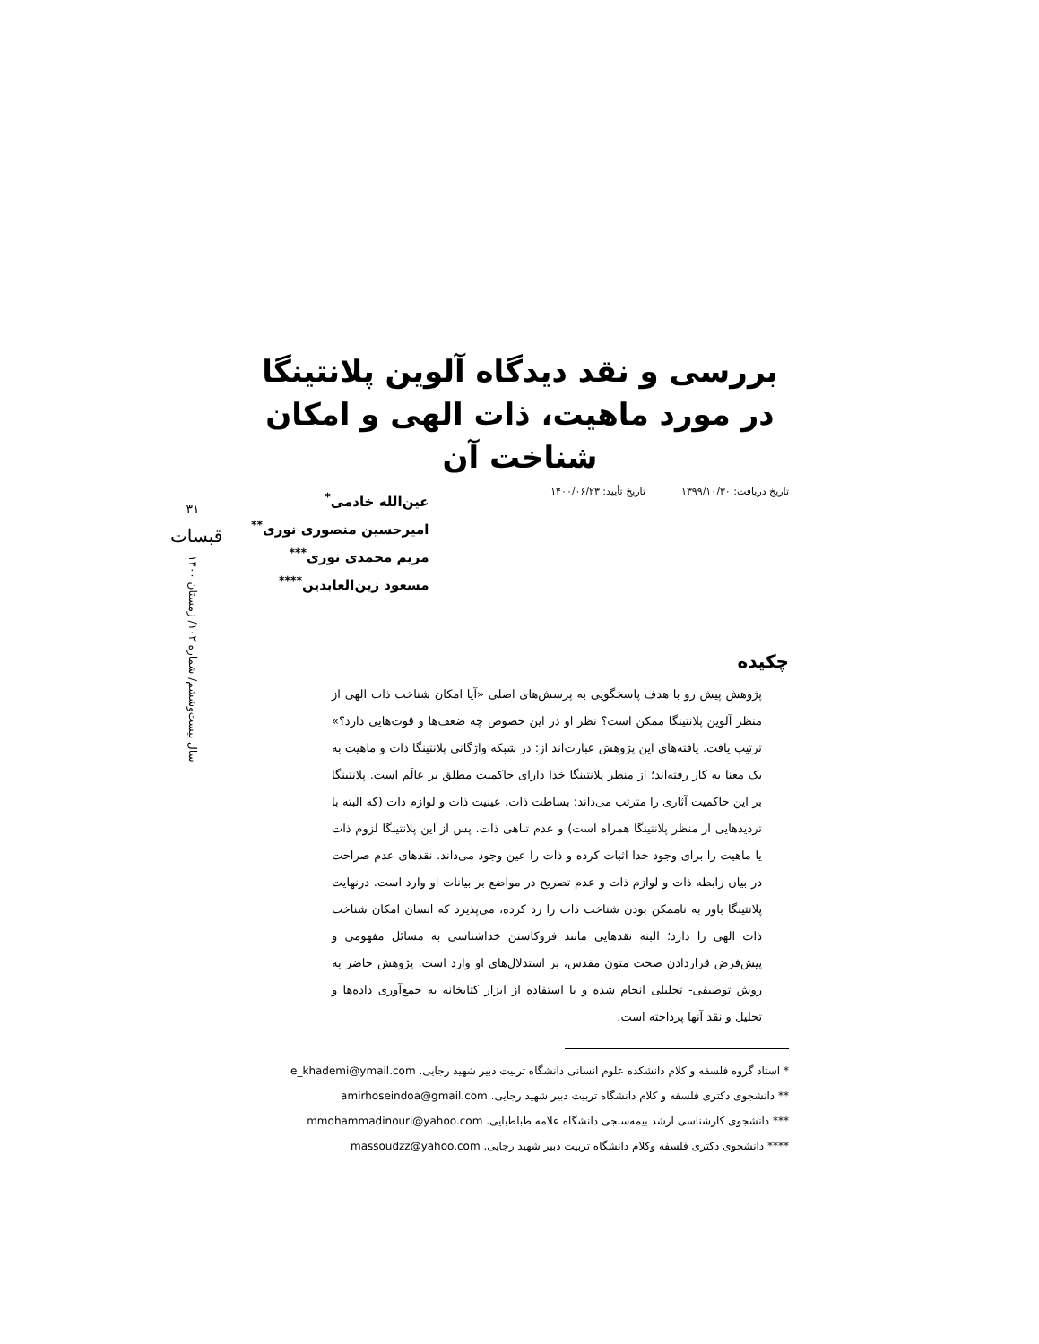۳۱
قبسات
سال بیست‌وششم/ شماره ۱۰۲/ زمستان ۱۴۰۰
بررسی و نقد دیدگاه آلوین پلانتینگا در مورد ماهیت، ذات الهی و امکان شناخت آن
تاریخ دریافت: ۱۳۹۹/۱۰/۳۰ تاریخ تأیید: ۱۴۰۰/۰۶/۲۳
عین‌الله خادمی<sup>*</sup>
امیرحسین منصوری نوری<sup>**</sup>
مریم محمدی نوری<sup>***</sup>
مسعود زین‌العابدین<sup>****</sup>
چکیده
پژوهش پیش رو با هدف پاسخگویی به پرسش‌های اصلی «آیا امکان شناخت ذات الهی از منظر آلوین پلانتینگا ممکن است؟ نظر او در این خصوص چه ضعف‌ها و قوت‌هایی دارد؟» ترتیب یافت. یافته‌های این پژوهش عبارت‌اند از: در شبکه واژگانی پلانتینگا ذات و ماهیت به یک معنا به کار رفته‌اند؛ از منظر پلانتینگا خدا دارای حاکمیت مطلق بر عالَم است. پلانتینگا بر این حاکمیت آثاری را مترتب می‌داند: بساطت ذات، عینیت ذات و لوازم ذات (که البته با تردیدهایی از منظر پلانتینگا همراه است) و عدم تناهی ذات. پس از این پلانتینگا لزوم ذات یا ماهیت را برای وجود خدا اثبات کرده و ذات را عین وجود می‌داند. نقدهای عدم صراحت در بیان رابطه ذات و لوازم ذات و عدم تصریح در مواضع بر بیانات او وارد است. درنهایت پلانتینگا باور به ناممکن بودن شناخت ذات را رد کرده، می‌پذیرد که انسان امکان شناخت ذات الهی را دارد؛ البته نقدهایی مانند فروکاستن خداشناسی به مسائل مفهومی و پیش‌فرض قراردادن صحت متون مقدس، بر استدلال‌های او وارد است. پژوهش حاضر به روش توصیفی- تحلیلی انجام شده و با استفاده از ابزار کتابخانه به جمع‌آوری داده‌ها و تحلیل و نقد آنها پرداخته است.
* استاد گروه فلسفه و کلام دانشکده علوم انسانی دانشگاه تربیت دبیر شهید رجایی. e_khademi@ymail.com
** دانشجوی دکتری فلسفه و کلام دانشگاه تربیت دبیر شهید رجایی. amirhoseindoa@gmail.com
*** دانشجوی کارشناسی ارشد بیمه‌سنجی دانشگاه علامه طباطبایی. mmohammadinouri@yahoo.com
**** دانشجوی دکتری فلسفه وکلام دانشگاه تربیت دبیر شهید رجایی. massoudzz@yahoo.com